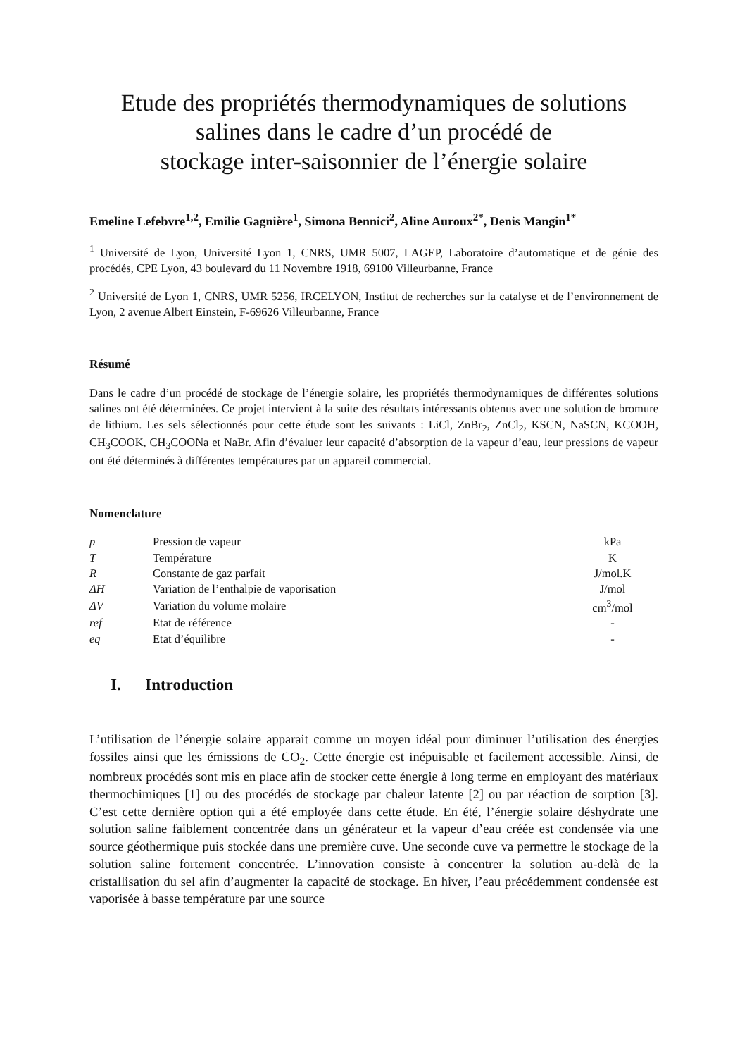Etude des propriétés thermodynamiques de solutions salines dans le cadre d’un procédé de
stockage inter-saisonnier de l’énergie solaire
Emeline Lefebvre<sup>1,2</sup>, Emilie Gagnière<sup>1</sup>, Simona Bennici<sup>2</sup>, Aline Auroux<sup>2*</sup>, Denis Mangin<sup>1*</sup>
<sup>1</sup> Université de Lyon, Université Lyon 1, CNRS, UMR 5007, LAGEP, Laboratoire d’automatique et de génie des procédés, CPE Lyon, 43 boulevard du 11 Novembre 1918, 69100 Villeurbanne, France
<sup>2</sup> Université de Lyon 1, CNRS, UMR 5256, IRCELYON, Institut de recherches sur la catalyse et de l’environnement de Lyon, 2 avenue Albert Einstein, F-69626 Villeurbanne, France
Résumé
Dans le cadre d’un procédé de stockage de l’énergie solaire, les propriétés thermodynamiques de différentes solutions salines ont été déterminées. Ce projet intervient à la suite des résultats intéressants obtenus avec une solution de bromure de lithium. Les sels sélectionnés pour cette étude sont les suivants : LiCl, ZnBr<sub>2</sub>, ZnCl<sub>2</sub>, KSCN, NaSCN, KCOOH, CH<sub>3</sub>COOK, CH<sub>3</sub>COONa et NaBr. Afin d’évaluer leur capacité d’absorption de la vapeur d’eau, leur pressions de vapeur ont été déterminés à différentes températures par un appareil commercial.
Nomenclature
| p | Pression de vapeur | kPa |
| T | Température | K |
| R | Constante de gaz parfait | J/mol.K |
| ΔH | Variation de l’enthalpie de vaporisation | J/mol |
| ΔV | Variation du volume molaire | cm<sup>3</sup>/mol |
| ref | Etat de référence | - |
| eq | Etat d’équilibre | - |
I. Introduction
L’utilisation de l’énergie solaire apparait comme un moyen idéal pour diminuer l’utilisation des énergies fossiles ainsi que les émissions de CO<sub>2</sub>. Cette énergie est inépuisable et facilement accessible. Ainsi, de nombreux procédés sont mis en place afin de stocker cette énergie à long terme en employant des matériaux thermochimiques [1] ou des procédés de stockage par chaleur latente [2] ou par réaction de sorption [3]. C’est cette dernière option qui a été employée dans cette étude. En été, l’énergie solaire déshydrate une solution saline faiblement concentrée dans un générateur et la vapeur d’eau créée est condensée via une source géothermique puis stockée dans une première cuve. Une seconde cuve va permettre le stockage de la solution saline fortement concentrée. L’innovation consiste à concentrer la solution au-delà de la cristallisation du sel afin d’augmenter la capacité de stockage. En hiver, l’eau précédemment condensée est vaporisée à basse température par une source